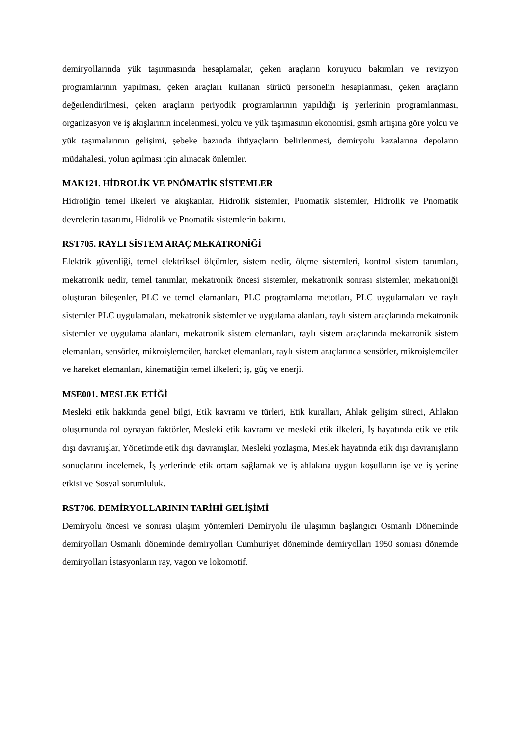demiryollarında yük taşınmasında hesaplamalar, çeken araçların koruyucu bakımları ve revizyon programlarının yapılması, çeken araçları kullanan sürücü personelin hesaplanması, çeken araçların değerlendirilmesi, çeken araçların periyodik programlarının yapıldığı iş yerlerinin programlanması, organizasyon ve iş akışlarının incelenmesi, yolcu ve yük taşımasının ekonomisi, gsmh artışına göre yolcu ve yük taşımalarının gelişimi, şebeke bazında ihtiyaçların belirlenmesi, demiryolu kazalarına depoların müdahalesi, yolun açılması için alınacak önlemler.
MAK121. HİDROLİK VE PNÖMATİK SİSTEMLER
Hidroliğin temel ilkeleri ve akışkanlar, Hidrolik sistemler, Pnomatik sistemler, Hidrolik ve Pnomatik devrelerin tasarımı, Hidrolik ve Pnomatik sistemlerin bakımı.
RST705. RAYLI SİSTEM ARAÇ MEKATRONİĞİ
Elektrik güvenliği, temel elektriksel ölçümler, sistem nedir, ölçme sistemleri, kontrol sistem tanımları, mekatronik nedir, temel tanımlar, mekatronik öncesi sistemler, mekatronik sonrası sistemler, mekatroniği oluşturan bileşenler, PLC ve temel elamanları, PLC programlama metotları, PLC uygulamaları ve raylı sistemler PLC uygulamaları, mekatronik sistemler ve uygulama alanları, raylı sistem araçlarında mekatronik sistemler ve uygulama alanları, mekatronik sistem elemanları, raylı sistem araçlarında mekatronik sistem elemanları, sensörler, mikroişlemciler, hareket elemanları, raylı sistem araçlarında sensörler, mikroişlemciler ve hareket elemanları, kinematiğin temel ilkeleri; iş, güç ve enerji.
MSE001. MESLEK ETİĞİ
Mesleki etik hakkında genel bilgi, Etik kavramı ve türleri, Etik kuralları, Ahlak gelişim süreci, Ahlakın oluşumunda rol oynayan faktörler, Mesleki etik kavramı ve mesleki etik ilkeleri, İş hayatında etik ve etik dışı davranışlar, Yönetimde etik dışı davranışlar, Mesleki yozlaşma, Meslek hayatında etik dışı davranışların sonuçlarını incelemek, İş yerlerinde etik ortam sağlamak ve iş ahlakına uygun koşulların işe ve iş yerine etkisi ve Sosyal sorumluluk.
RST706. DEMİRYOLLARININ TARİHİ GELİŞİMİ
Demiryolu öncesi ve sonrası ulaşım yöntemleri Demiryolu ile ulaşımın başlangıcı Osmanlı Döneminde demiryolları Osmanlı döneminde demiryolları Cumhuriyet döneminde demiryolları 1950 sonrası dönemde demiryolları İstasyonların ray, vagon ve lokomotif.